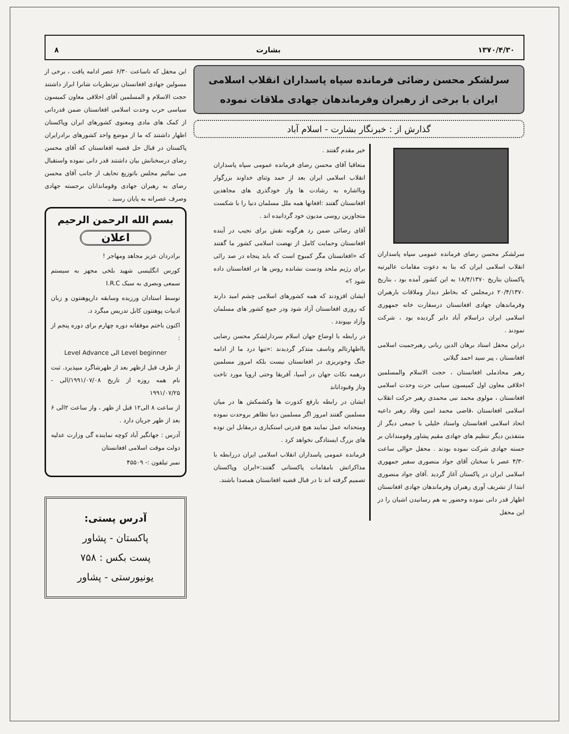۱۳۷۰/۴/۳۰ بشارت ۸
سرلشکر محسن رضائی فرمانده سپاه پاسداران انقلاب اسلامی ایران با برخی از رهبران وفرماندهان جهادی ملاقات نموده
گذارش از : خبرنگار بشارت - اسلام آباد
سرلشکر محسن رضای فرمانده عمومی سپاه پاسداران انقلاب اسلامی ایران که بنا به دعوت مقامات عالیرتبه پاکستان بتاریخ ۱۸/۴/۱۳۷۰ به این کشور آمده بود ، بتاریخ ۲۰/۴/۱۳۷۰ درمجلس که بخاطر دیدار وملاقات بارهبران وفرماندهان جهادی افغانستان درسفارت خانه جمهوری اسلامی ایران دراسلام آباد دایر گردیده بود ، شرکت نمودند .
دراین محفل استاد برهان الدین ربانی رهبرجمیت اسلامی افغانستان ، پیر سید احمد گیلانی
رهبر محاذملی افغانستان ، حجت الاسلام والمسلمین اخلاقی معاون اول کمیسون سیایی حزت وحدت اسلامی افغانستان ، مولوی محمد نبی محمدی رهبر حرکت انقلاب اسلامی افغانستان ،قاضی محمد امین وقاد رهبر داعیه اتحاد اسلامی افغانستان واستاد خلیلی با جمعی دیگر از متنفذین دیگر تنظیم های جهادی مقیم پشاور وقومندانان بر جسته جهادی شرکت نموده بودند . محفل حوالی ساعت ۴/۳۰ عصر با سخنان آقای جواد منصوری سفیر جمهوری اسلامی ایران در پاکستان آغاز گردید .آقای جواد منصوری ابتدا از تشریف آوری رهبران وفرماندهان جهادی افغانستان اظهار قدر دانی نموده وحضور به هم رسانیدن اشیان را در این محفل
خیر مقدم گفتند .
متعاقبا آقای محسن رضای فرمانده عمومی سپاه پاسداران انقلاب اسلامی ایران بعد از حمد وثنای خداوند بزرگوار وبااشاره به رشادت ها واز خودگذری های مجاهدین افغانستان گفتند :افغانها همه ملل مسلمان دنیا را با شکست متجاوزین روسی مدیون خود گردانیده اند .
آقای رضائی ضمن رد هرگونه نقش برای نجیب در آینده افغانستان وحمایت کامل از نهضت اسلامی کشور ما گفتند که «افغانستان مگر کمبوج است که باید پنجاه در صد رائی برای رژیم ملحد ودست نشانده روس ها در افغانستان داده شود ؟»
ایشان افزودند که همه کشورهای اسلامی چشم امید دارند که روزی افغانستان آزاد شود ودر جمع کشور های مسلمان وآزاد بپیوندد .
در رابطه با اوضاع جهان اسلام سردارلشکر محسن رضایی بااظهارتالم وتاسف متذکر گردیدند :«تنها درد ما از ادامه جنگ وخونریزی در افغانستان نیست بلکه امروز مسلمین درهمه نکات جهان در آسیا، آفریقا وحتی اروپا مورد تاخت وتاز وقبوداناند
ایشان در رابطه بارفع کدورت ها وکشمکش ها در میان مسلمین گفتند امروز اگر مسلمین دنیا تظاهر بروحدت نموده ومتحدانه عمل نمایند هیچ قدرتی استکباری درمقابل این توده های بزرگ ایستادگی نخواهد کرد .
فرمانده عمومی پاسداران انقلاب اسلامی ایران دررابطه با مذاکراتش بامقامات پاکستانی گفتند:«ایران وپاکستان تصمیم گرفته اند تا در قبال قضیه افغانستان همصدا باشند.
این محفل که تاساعت ۶/۳۰ عصر ادامه یافت ، برخی از مسولین جهادی افغانستان نیزنظریات شانرا ابراز داشتند حجت الاسلام و المسلمین آقای اخلاقی معاون کمیسون سیاسی حرب وحدت اسلامی افغانستان ضمن قدردانی از کمک های مادی ومعنوی کشورهای ایران وپاکستان اظهار داشتند که ما از موضع واحد کشورهای برادرایران پاکستان در قبال حل قضیه افغانستان که آقای محسن رضای درسخنانش بیان داشتند قدر دانی نموده واستقبال می نمائیم مجلس باتوزیع تحایف از جانب آقای محسن رضای به رهبران جهادی وقوماندانان برجسته جهادی وصرف عصرانه به پایان رسید .
بسم الله الرحمن الرحیم
اعلان
برادردان عزیز مجاهد ومهاجر !
کورس انگلیسی شهید بلخی مجهز به سیستم سمعی وبصری به سبک I.R.C
توسط استادان ورزیده وسابقه دارپوهنتون و زبان ادبیات پوهنتون کابل تدریس میگرد د.
اکنون باختم موفقانه دوره چهارم برای دوره پنجم از :
Level beginner الی Level Advance
از طرف قبل ازظهر بعد از ظهرشاگرد میپذیرد. ثبت نام همه روزه از تاریخ ۱۹۹۱/۰۷/۰۸/الی - ۱۹۹۱/۰۷/۲۵
از ساعت ۸ الی۱۲ قبل از ظهر ، واز ساعت ۲الی ۶ بعد از ظهر جریان دارد .
آدرس : جهانگیر آباد کوچه نماینده گی وزارت عدلیه دولت موقت اسلامی افغانستان
نمبر تیلفون :- ۴۵۵۰۹
آدرس پستی:
پاکستان - پشاور
پست بکس : ۷۵۸
یونیورستی - پشاور